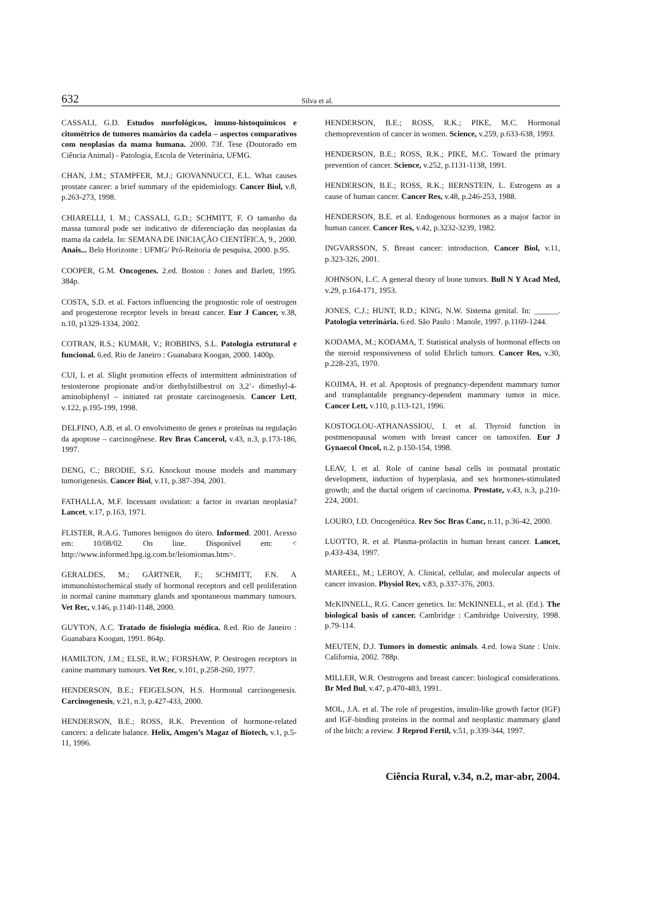632 Silva et al.
CASSALI, G.D. Estudos morfológicos, imuno-histoquímicos e citométrico de tumores mamários da cadela – aspectos comparativos com neoplasias da mama humana. 2000. 73f. Tese (Doutorado em Ciência Animal) - Patologia, Escola de Veterinária, UFMG.
CHAN, J.M.; STAMPFER, M.J.; GIOVANNUCCI, E.L. What causes prostate cancer: a brief summary of the epidemiology. Cancer Biol, v.8, p.263-273, 1998.
CHIARELLI, I. M.; CASSALI, G.D.; SCHMITT, F. O tamanho da massa tumoral pode ser indicativo de diferenciação das neoplasias da mama da cadela. In: SEMANA DE INICIAÇÃO CIENTÍFICA, 9., 2000. Anais... Belo Horizonte : UFMG/ Pró-Reitoria de pesquisa, 2000. p.95.
COOPER, G.M. Oncogenes. 2.ed. Boston : Jones and Barlett, 1995. 384p.
COSTA, S.D. et al. Factors influencing the prognostic role of oestrogen and progesterone receptor levels in breast cancer. Eur J Cancer, v.38, n.10, p1329-1334, 2002.
COTRAN, R.S.; KUMAR, V.; ROBBINS, S.L. Patologia estrutural e funcional. 6.ed. Rio de Janeiro : Guanabara Koogan, 2000. 1400p.
CUI, L et al. Slight promotion effects of intermittent administration of testosterone propionate and/or diethylstilbestrol on 3,2’- dimethyl-4- aminobiphenyl – initiated rat prostate carcinogenesis. Cancer Lett, v.122, p.195-199, 1998.
DELFINO, A.B. et al. O envolvimento de genes e proteínas na regulação da apoptose – carcinogênese. Rev Bras Cancerol, v.43, n.3, p.173-186, 1997.
DENG, C.; BRODIE, S.G. Knockout mouse models and mammary tumorigenesis. Cancer Biol, v.11, p.387-394, 2001.
FATHALLA, M.F. Incessant ovulation: a factor in ovarian neoplasia? Lancet, v.17, p.163, 1971.
FLISTER, R.A.G. Tumores benignos do útero. Informed. 2001. Acesso em: 10/08/02. On line. Disponível em: < http://www.informed.hpg.ig.com.br/leiomiomas.htm>.
GERALDES, M.; GÄRTNER, F.; SCHMITT, F.N. A immunohistochemical study of hormonal receptors and cell proliferation in normal canine mammary glands and spontaneous mammary tumours. Vet Rec, v.146, p.1140-1148, 2000.
GUYTON, A.C. Tratado de fisiologia médica. 8.ed. Rio de Janeiro : Guanabara Koogan, 1991. 864p.
HAMILTON, J.M.; ELSE, R.W.; FORSHAW, P. Oestrogen receptors in canine mammary tumours. Vet Rec, v.101, p.258-260, 1977.
HENDERSON, B.E.; FEIGELSON, H.S. Hormonal carcinogenesis. Carcinogenesis, v.21, n.3, p.427-433, 2000.
HENDERSON, B.E.; ROSS, R.K. Prevention of hormone-related cancers: a delicate balance. Helix, Amgen’s Magaz of Biotech, v.1, p.5-11, 1996.
HENDERSON, B.E.; ROSS, R.K.; PIKE, M.C. Hormonal chemoprevention of cancer in women. Science, v.259, p.633-638, 1993.
HENDERSON, B.E.; ROSS, R.K.; PIKE, M.C. Toward the primary prevention of cancer. Science, v.252, p.1131-1138, 1991.
HENDERSON, B.E.; ROSS, R.K.; BERNSTEIN, L. Estrogens as a cause of human cancer. Cancer Res, v.48, p.246-253, 1988.
HENDERSON, B.E. et al. Endogenous hormones as a major factor in human cancer. Cancer Res, v.42, p.3232-3239, 1982.
INGVARSSON, S. Breast cancer: introduction. Cancer Biol, v.11, p.323-326, 2001.
JOHNSON, L.C. A general theory of bone tumors. Bull N Y Acad Med, v.29, p.164-171, 1953.
JONES, C.J.; HUNT, R.D.; KING, N.W. Sistema genital. In: ______. Patologia veterinária. 6.ed. São Paulo : Manole, 1997. p.1169-1244.
KODAMA, M.; KODAMA, T. Statistical analysis of hormonal effects on the steroid responsiveness of solid Ehrlich tumors. Cancer Res, v.30, p.228-235, 1970.
KOJIMA, H. et al. Apoptosis of pregnancy-dependent mammary tumor and transplantable pregnancy-dependent mammary tumor in mice. Cancer Lett, v.110, p.113-121, 1996.
KOSTOGLOU-ATHANASSIOU, I. et al. Thyroid function in postmenopausal women with breast cancer on tamoxifen. Eur J Gynaecol Oncol, n.2, p.150-154, 1998.
LEAV, I. et al. Role of canine basal cells in postnatal prostatic development, induction of hyperplasia, and sex hormones-stimulated growth; and the ductal origem of carcinoma. Prostate, v.43, n.3, p.210-224, 2001.
LOURO, I.D. Oncogenética. Rev Soc Bras Canc, n.11, p.36-42, 2000.
LUOTTO, R. et al. Plasma-prolactin in human breast cancer. Lancet, p.433-434, 1997.
MAREEL, M.; LEROY, A. Clinical, cellular, and molecular aspects of cancer invasion. Physiol Rev, v.83, p.337-376, 2003.
McKINNELL, R.G. Cancer genetics. In: McKINNELL, et al. (Ed.). The biological basis of cancer. Cambridge : Cambridge University, 1998. p.79-114.
MEUTEN, D.J. Tumors in domestic animals. 4.ed. Iowa State : Univ. California, 2002. 788p.
MILLER, W.R. Oestrogens and breast cancer: biological considerations. Br Med Bul, v.47, p.470-483, 1991.
MOL, J.A. et al. The role of progestins, insulin-like growth factor (IGF) and IGF-binding proteins in the normal and neoplastic mammary gland of the bitch: a review. J Reprod Fertil, v.51, p.339-344, 1997.
Ciência Rural, v.34, n.2, mar-abr, 2004.